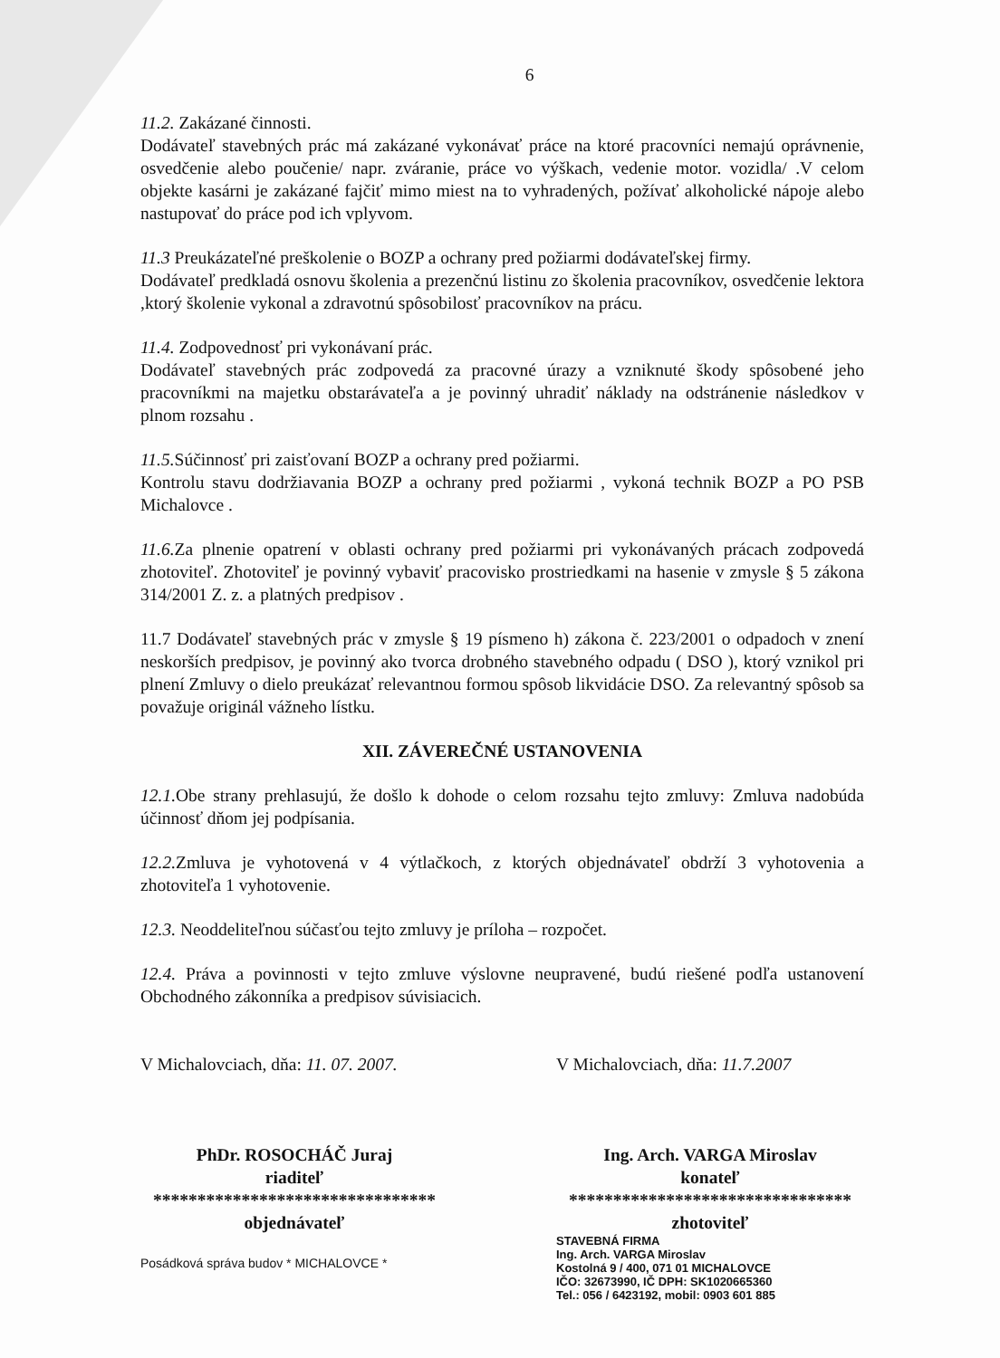6
11.2. Zakázané činnosti.
Dodávateľ stavebných prác má zakázané vykonávať práce na ktoré pracovníci nemajú oprávnenie, osvedčenie alebo poučenie/ napr. zváranie, práce vo výškach, vedenie motor. vozidla/ .V celom objekte kasárni je zakázané fajčiť mimo miest na to vyhradených, požívať alkoholické nápoje alebo nastupovať do práce pod ich vplyvom.
11.3 Preukázateľné preškolenie o BOZP a ochrany pred požiarmi dodávateľskej firmy.
Dodávateľ predkladá osnovu školenia a prezenčnú listinu zo školenia pracovníkov, osvedčenie lektora ,ktorý školenie vykonal a zdravotnú spôsobilosť pracovníkov na prácu.
11.4. Zodpovednosť pri vykonávaní prác.
Dodávateľ stavebných prác zodpovedá za pracovné úrazy a vzniknuté škody spôsobené jeho pracovníkmi na majetku obstarávateľa a je povinný uhradiť náklady na odstránenie následkov v plnom rozsahu .
11.5. Súčinnosť pri zaisťovaní BOZP a ochrany pred požiarmi.
Kontrolu stavu dodržiavania BOZP a ochrany pred požiarmi , vykoná technik BOZP a PO PSB Michalovce .
11.6. Za plnenie opatrení v oblasti ochrany pred požiarmi pri vykonávaných prácach zodpovedá zhotoviteľ. Zhotoviteľ je povinný vybaviť pracovisko prostriedkami na hasenie v zmysle § 5 zákona 314/2001 Z. z. a platných predpisov .
11.7 Dodávateľ stavebných prác v zmysle § 19 písmeno h) zákona č. 223/2001 o odpadoch v znení neskorších predpisov, je povinný ako tvorca drobného stavebného odpadu ( DSO ), ktorý vznikol pri plnení Zmluvy o dielo preukázať relevantnou formou spôsob likvidácie DSO. Za relevantný spôsob sa považuje originál vážneho lístku.
XII. ZÁVEREČNÉ USTANOVENIA
12.1. Obe strany prehlasujú, že došlo k dohode o celom rozsahu tejto zmluvy: Zmluva nadobúda účinnosť dňom jej podpísania.
12.2. Zmluva je vyhotovená v 4 výtlačkoch, z ktorých objednávateľ obdrží 3 vyhotovenia a zhotoviteľa 1 vyhotovenie.
12.3. Neoddeliteľnou súčasťou tejto zmluvy je príloha – rozpočet.
12.4. Práva a povinnosti v tejto zmluve výslovne neupravené, budú riešené podľa ustanovení Obchodného zákonníka a predpisov súvisiacich.
V Michalovciach, dňa: 11. 07. 2007.
PhDr. ROSOCHÁČ Juraj
riaditeľ
********************************
objednávateľ
Posádková správa budov * MICHALOVCE *
V Michalovciach, dňa: 11.7.2007
Ing. Arch. VARGA Miroslav
konateľ
********************************
zhotoviteľ
STAVEBNÁ FIRMA
Ing. Arch. VARGA Miroslav
Kostolná 9 / 400, 071 01 MICHALOVCE
IČO: 32673990, IČ DPH: SK1020665360
Tel.: 056 / 6423192, mobil: 0903 601 885